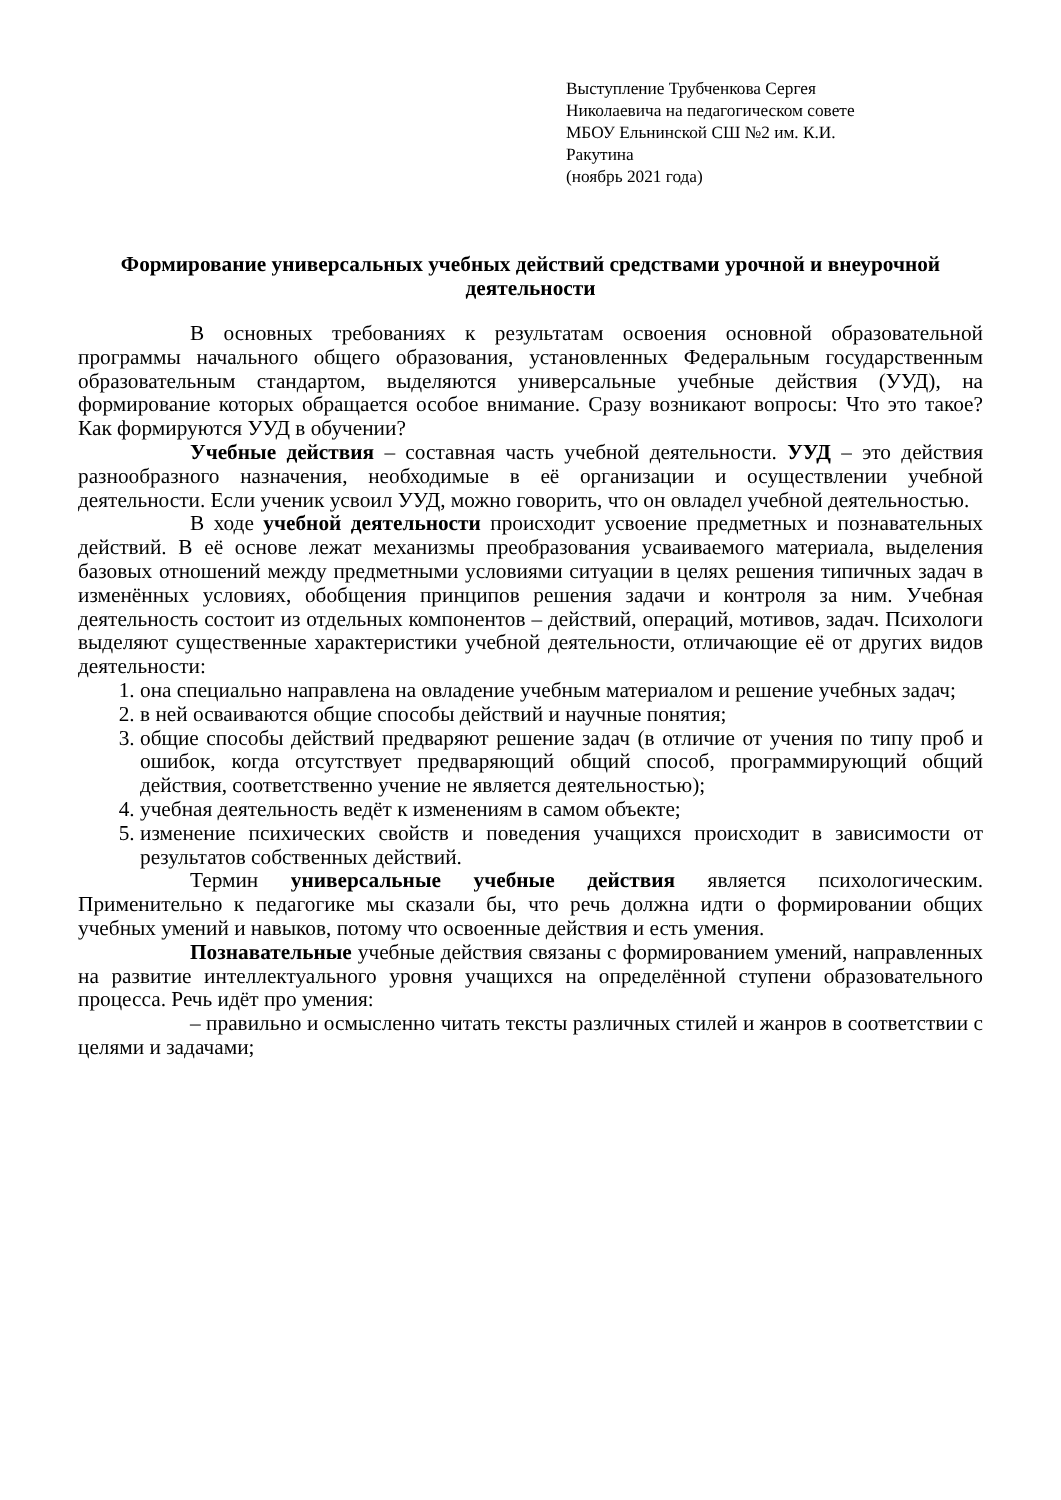Выступление Трубченкова Сергея
Николаевича на педагогическом совете
МБОУ Ельнинской СШ №2 им. К.И.
Ракутина
(ноябрь 2021 года)
Формирование универсальных учебных действий средствами урочной и внеурочной деятельности
В основных требованиях к результатам освоения основной образовательной программы начального общего образования, установленных Федеральным государственным образовательным стандартом, выделяются универсальные учебные действия (УУД), на формирование которых обращается особое внимание. Сразу возникают вопросы: Что это такое? Как формируются УУД в обучении?
Учебные действия – составная часть учебной деятельности. УУД – это действия разнообразного назначения, необходимые в её организации и осуществлении учебной деятельности. Если ученик усвоил УУД, можно говорить, что он овладел учебной деятельностью.
В ходе учебной деятельности происходит усвоение предметных и познавательных действий. В её основе лежат механизмы преобразования усваиваемого материала, выделения базовых отношений между предметными условиями ситуации в целях решения типичных задач в изменённых условиях, обобщения принципов решения задачи и контроля за ним. Учебная деятельность состоит из отдельных компонентов – действий, операций, мотивов, задач. Психологи выделяют существенные характеристики учебной деятельности, отличающие её от других видов деятельности:
1. она специально направлена на овладение учебным материалом и решение учебных задач;
2. в ней осваиваются общие способы действий и научные понятия;
3. общие способы действий предваряют решение задач (в отличие от учения по типу проб и ошибок, когда отсутствует предваряющий общий способ, программирующий общий действия, соответственно учение не является деятельностью);
4. учебная деятельность ведёт к изменениям в самом объекте;
5. изменение психических свойств и поведения учащихся происходит в зависимости от результатов собственных действий.
Термин универсальные учебные действия является психологическим. Применительно к педагогике мы сказали бы, что речь должна идти о формировании общих учебных умений и навыков, потому что освоенные действия и есть умения.
Познавательные учебные действия связаны с формированием умений, направленных на развитие интеллектуального уровня учащихся на определённой ступени образовательного процесса. Речь идёт про умения:
– правильно и осмысленно читать тексты различных стилей и жанров в соответствии с целями и задачами;